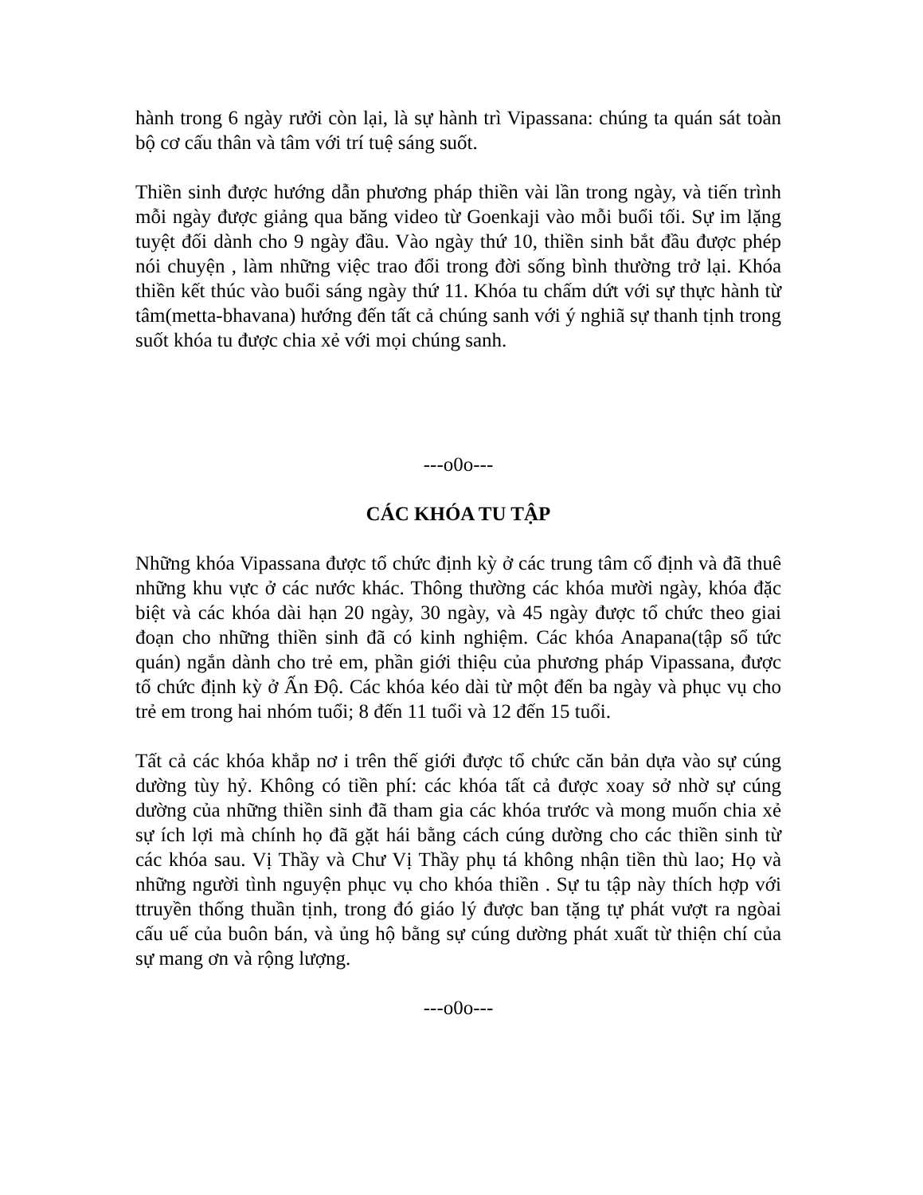hành trong 6 ngày rưởi còn lại, là sự hành trì Vipassana: chúng ta quán sát toàn bộ cơ cấu thân và tâm với trí tuệ sáng suốt.
Thiền sinh được hướng dẫn phương pháp thiền vài lần trong ngày, và tiến trình mỗi ngày được giảng qua băng video từ Goenkaji vào mỗi buổi tối. Sự im lặng tuyệt đối dành cho 9 ngày đầu. Vào ngày thứ 10, thiền sinh bắt đầu được phép nói chuyện , làm những việc trao đổi trong đời sống bình thường trở lại. Khóa thiền kết thúc vào buổi sáng ngày thứ 11. Khóa tu chấm dứt với sự thực hành từ tâm(metta-bhavana) hướng đến tất cả chúng sanh với ý nghiã sự thanh tịnh trong suốt khóa tu được chia xẻ với mọi chúng sanh.
---o0o---
CÁC KHÓA TU TẬP
Những khóa Vipassana được tổ chức định kỳ ở các trung tâm cố định và đã thuê những khu vực ở các nước khác. Thông thường các khóa mười ngày, khóa đặc biệt và các khóa dài hạn 20 ngày, 30 ngày, và 45 ngày được tổ chức theo giai đoạn cho những thiền sinh đã có kinh nghiệm. Các khóa Anapana(tập sổ tức quán) ngắn dành cho trẻ em, phần giới thiệu của phương pháp Vipassana, được tổ chức định kỳ ở Ấn Độ. Các khóa kéo dài từ một đến ba ngày và phục vụ cho trẻ em trong hai nhóm tuổi; 8 đến 11 tuổi và 12 đến 15 tuổi.
Tất cả các khóa khắp nơ i trên thế giới được tổ chức căn bản dựa vào sự cúng dường tùy hỷ. Không có tiền phí: các khóa tất cả được xoay sở nhờ sự cúng dường của những thiền sinh đã tham gia các khóa trước và mong muốn chia xẻ sự ích lợi mà chính họ đã gặt hái bằng cách cúng dường cho các thiền sinh từ các khóa sau. Vị Thầy và Chư Vị Thầy phụ tá không nhận tiền thù lao; Họ và những người tình nguyện phục vụ cho khóa thiền . Sự tu tập này thích hợp với ttruyền thống thuần tịnh, trong đó giáo lý được ban tặng tự phát vượt ra ngòai cấu uế của buôn bán, và ủng hộ bằng sự cúng dường phát xuất từ thiện chí của sự mang ơn và rộng lượng.
---o0o---